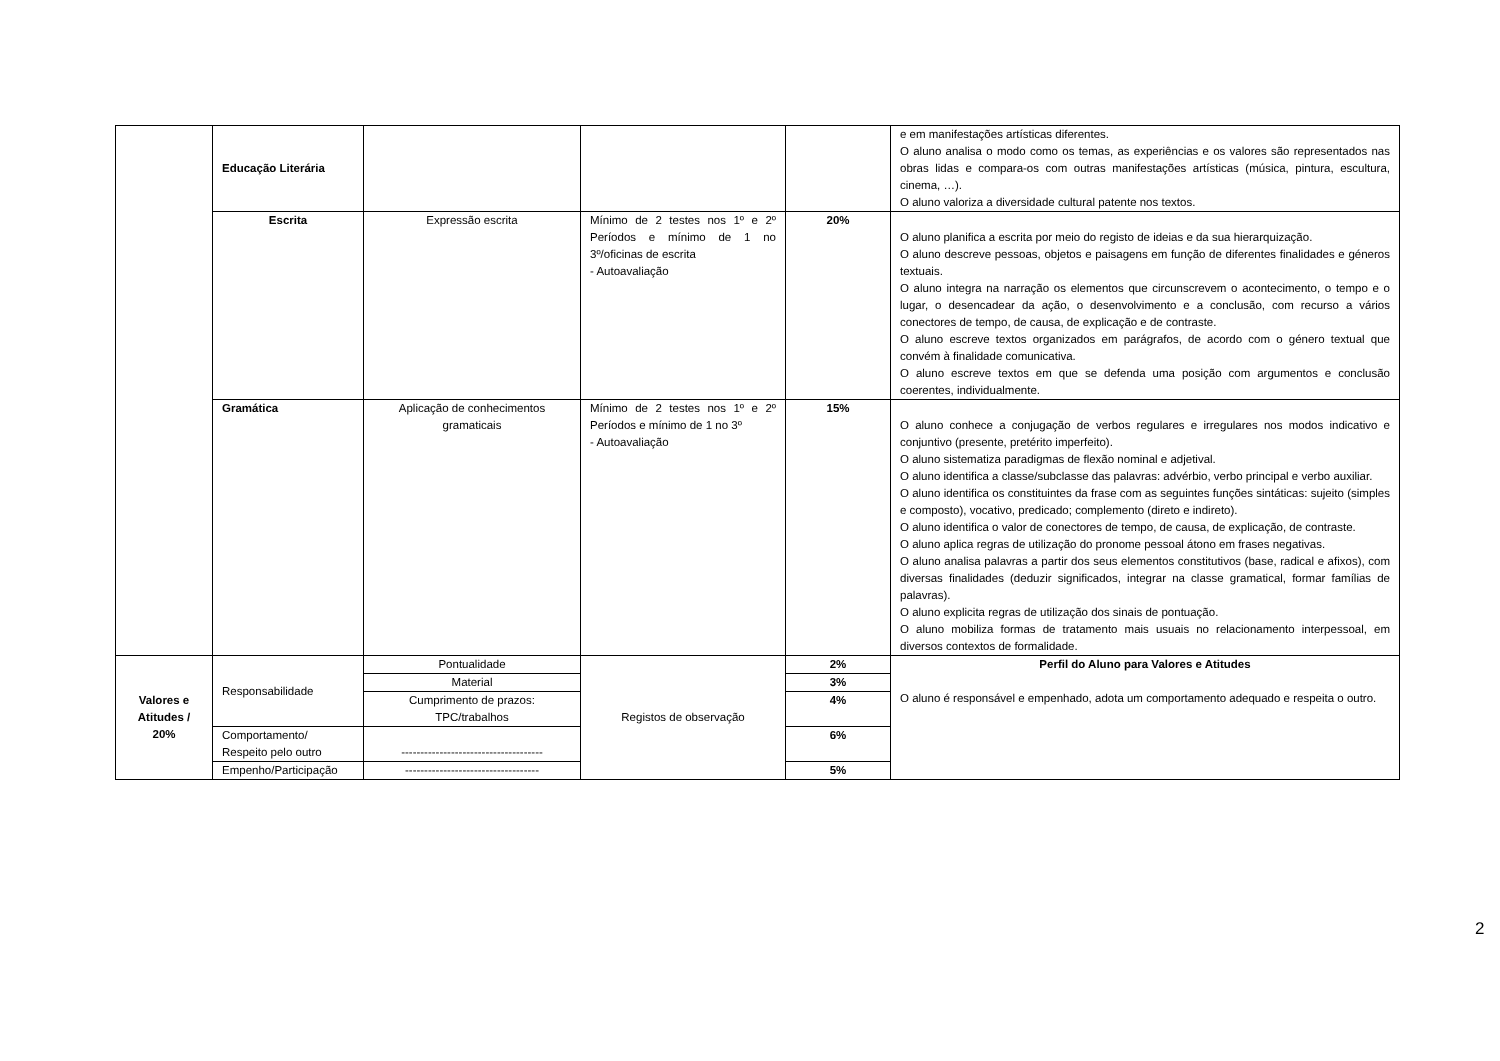| | Educação Literária | | | | e em manifestações artísticas diferentes. O aluno analisa o modo como os temas, as experiências e os valores são representados nas obras lidas e compara-os com outras manifestações artísticas (música, pintura, escultura, cinema, …). O aluno valoriza a diversidade cultural patente nos textos. |
| | Escrita | Expressão escrita | Mínimo de 2 testes nos 1º e 2º Períodos e mínimo de 1 no 3º/oficinas de escrita - Autoavaliação | 20% | O aluno planifica a escrita por meio do registo de ideias e da sua hierarquização. O aluno descreve pessoas, objetos e paisagens em função de diferentes finalidades e géneros textuais. O aluno integra na narração os elementos que circunscrevem o acontecimento, o tempo e o lugar, o desencadear da ação, o desenvolvimento e a conclusão, com recurso a vários conectores de tempo, de causa, de explicação e de contraste. O aluno escreve textos organizados em parágrafos, de acordo com o género textual que convém à finalidade comunicativa. O aluno escreve textos em que se defenda uma posição com argumentos e conclusão coerentes, individualmente. |
| | Gramática | Aplicação de conhecimentos gramaticais | Mínimo de 2 testes nos 1º e 2º Períodos e mínimo de 1 no 3º - Autoavaliação | 15% | O aluno conhece a conjugação de verbos regulares e irregulares nos modos indicativo e conjuntivo (presente, pretérito imperfeito). O aluno sistematiza paradigmas de flexão nominal e adjetival. O aluno identifica a classe/subclasse das palavras: advérbio, verbo principal e verbo auxiliar. O aluno identifica os constituintes da frase com as seguintes funções sintáticas: sujeito (simples e composto), vocativo, predicado; complemento (direto e indireto). O aluno identifica o valor de conectores de tempo, de causa, de explicação, de contraste. O aluno aplica regras de utilização do pronome pessoal átono em frases negativas. O aluno analisa palavras a partir dos seus elementos constitutivos (base, radical e afixos), com diversas finalidades (deduzir significados, integrar na classe gramatical, formar famílias de palavras). O aluno explicita regras de utilização dos sinais de pontuação. O aluno mobiliza formas de tratamento mais usuais no relacionamento interpessoal, em diversos contextos de formalidade. |
| Valores e Atitudes / 20% | Responsabilidade | Pontualidade | Registos de observação | 2% | Perfil do Aluno para Valores e Atitudes O aluno é responsável e empenhado, adota um comportamento adequado e respeita o outro. |
| | | Material | | 3% | |
| | | Cumprimento de prazos: TPC/trabalhos | | 4% | |
| | Comportamento/ Respeito pelo outro | ------------------------------------- | | 6% | |
| | Empenho/Participação | ----------------------------------- | | 5% | |
2